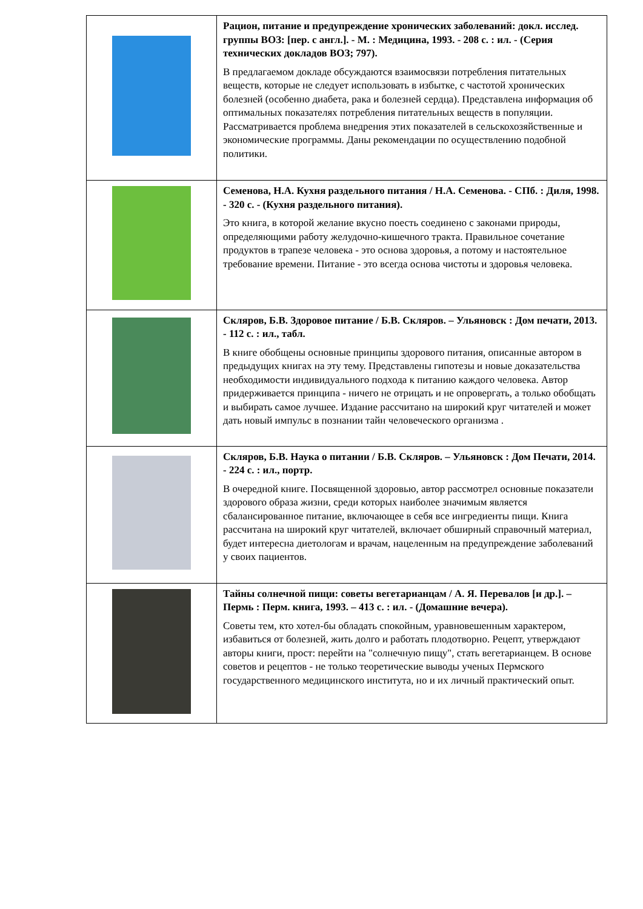| | Рацион, питание и предупреждение хронических заболеваний: докл. исслед. группы ВОЗ: [пер. с англ.]. - М. : Медицина, 1993. - 208 с. : ил. - (Серия технических докладов ВОЗ; 797). В предлагаемом докладе обсуждаются взаимосвязи потребления питательных веществ, которые не следует использовать в избытке, с частотой хронических болезней (особенно диабета, рака и болезней сердца). Представлена информация об оптимальных показателях потребления питательных веществ в популяции. Рассматривается проблема внедрения этих показателей в сельскохозяйственные и экономические программы. Даны рекомендации по осуществлению подобной политики. |
| | Семенова, Н.А. Кухня раздельного питания / Н.А. Семенова. - СПб. : Диля, 1998. - 320 с. - (Кухня раздельного питания). Это книга, в которой желание вкусно поесть соединено с законами природы, определяющими работу желудочно-кишечного тракта. Правильное сочетание продуктов в трапезе человека - это основа здоровья, а потому и настоятельное требование времени. Питание - это всегда основа чистоты и здоровья человека. |
| | Скляров, Б.В. Здоровое питание / Б.В. Скляров. – Ульяновск : Дом печати, 2013. - 112 с. : ил., табл. В книге обобщены основные принципы здорового питания, описанные автором в предыдущих книгах на эту тему. Представлены гипотезы и новые доказательства необходимости индивидуального подхода к питанию каждого человека. Автор придерживается принципа - ничего не отрицать и не опровергать, а только обобщать и выбирать самое лучшее. Издание рассчитано на широкий круг читателей и может дать новый импульс в познании тайн человеческого организма . |
| | Скляров, Б.В. Наука о питании / Б.В. Скляров. – Ульяновск : Дом Печати, 2014. - 224 с. : ил., портр. В очередной книге. Посвященной здоровью, автор рассмотрел основные показатели здорового образа жизни, среди которых наиболее значимым является сбалансированное питание, включающее в себя все ингредиенты пищи. Книга рассчитана на широкий круг читателей, включает обширный справочный материал, будет интересна диетологам и врачам, нацеленным на предупреждение заболеваний у своих пациентов. |
| | Тайны солнечной пищи: советы вегетарианцам / А. Я. Перевалов [и др.]. – Пермь : Перм. книга, 1993. – 413 с. : ил. - (Домашние вечера). Советы тем, кто хотел-бы обладать спокойным, уравновешенным характером, избавиться от болезней, жить долго и работать плодотворно. Рецепт, утверждают авторы книги, прост: перейти на "солнечную пищу", стать вегетарианцем. В основе советов и рецептов - не только теоретические выводы ученых Пермского государственного медицинского института, но и их личный практический опыт. |